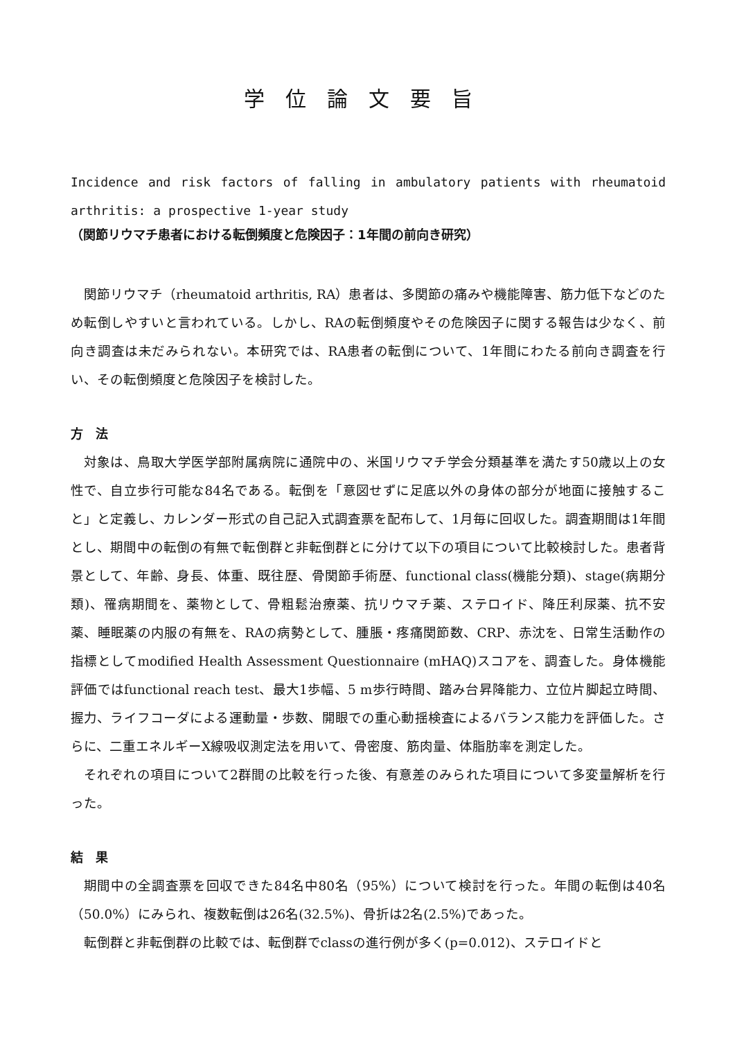学位論文要旨
Incidence and risk factors of falling in ambulatory patients with rheumatoid arthritis: a prospective 1-year study
（関節リウマチ患者における転倒頻度と危険因子：1年間の前向き研究）
関節リウマチ（rheumatoid arthritis, RA）患者は、多関節の痛みや機能障害、筋力低下などのため転倒しやすいと言われている。しかし、RAの転倒頻度やその危険因子に関する報告は少なく、前向き調査は未だみられない。本研究では、RA患者の転倒について、1年間にわたる前向き調査を行い、その転倒頻度と危険因子を検討した。
方　法
対象は、鳥取大学医学部附属病院に通院中の、米国リウマチ学会分類基準を満たす50歳以上の女性で、自立歩行可能な84名である。転倒を「意図せずに足底以外の身体の部分が地面に接触すること」と定義し、カレンダー形式の自己記入式調査票を配布して、1月毎に回収した。調査期間は1年間とし、期間中の転倒の有無で転倒群と非転倒群とに分けて以下の項目について比較検討した。患者背景として、年齢、身長、体重、既往歴、骨関節手術歴、functional class(機能分類)、stage(病期分類)、罹病期間を、薬物として、骨粗鬆治療薬、抗リウマチ薬、ステロイド、降圧利尿薬、抗不安薬、睡眠薬の内服の有無を、RAの病勢として、腫脹・疼痛関節数、CRP、赤沈を、日常生活動作の指標としてmodified Health Assessment Questionnaire (mHAQ)スコアを、調査した。身体機能評価ではfunctional reach test、最大1歩幅、5 m歩行時間、踏み台昇降能力、立位片脚起立時間、握力、ライフコーダによる運動量・歩数、開眼での重心動揺検査によるバランス能力を評価した。さらに、二重エネルギーX線吸収測定法を用いて、骨密度、筋肉量、体脂肪率を測定した。
それぞれの項目について2群間の比較を行った後、有意差のみられた項目について多変量解析を行った。
結　果
期間中の全調査票を回収できた84名中80名（95%）について検討を行った。年間の転倒は40名（50.0%）にみられ、複数転倒は26名(32.5%)、骨折は2名(2.5%)であった。
転倒群と非転倒群の比較では、転倒群でclassの進行例が多く(p=0.012)、ステロイドと